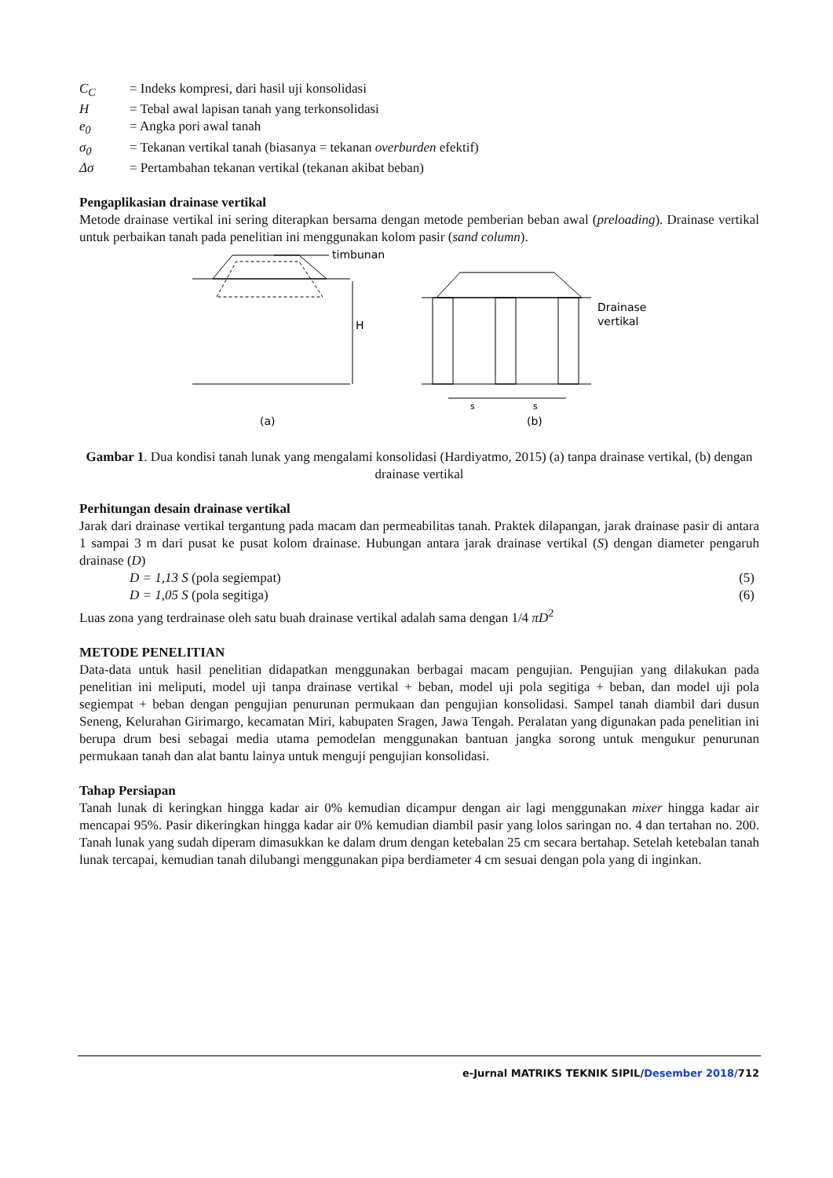C<sub>C</sub> = Indeks kompresi, dari hasil uji konsolidasi
H = Tebal awal lapisan tanah yang terkonsolidasi
e<sub>0</sub> = Angka pori awal tanah
σ<sub>0</sub> = Tekanan vertikal tanah (biasanya = tekanan overburden efektif)
Δσ = Pertambahan tekanan vertikal (tekanan akibat beban)
Pengaplikasian drainase vertikal
Metode drainase vertikal ini sering diterapkan bersama dengan metode pemberian beban awal (preloading). Drainase vertikal untuk perbaikan tanah pada penelitian ini menggunakan kolom pasir (sand column).
timbunan
H
(a)
Drainase
vertikal
s
s
(b)
Gambar 1. Dua kondisi tanah lunak yang mengalami konsolidasi (Hardiyatmo, 2015) (a) tanpa drainase vertikal, (b) dengan drainase vertikal
Perhitungan desain drainase vertikal
Jarak dari drainase vertikal tergantung pada macam dan permeabilitas tanah. Praktek dilapangan, jarak drainase pasir di antara 1 sampai 3 m dari pusat ke pusat kolom drainase. Hubungan antara jarak drainase vertikal (S) dengan diameter pengaruh drainase (D)
D = 1,13 S (pola segiempat) (5)
D = 1,05 S (pola segitiga) (6)
Luas zona yang terdrainase oleh satu buah drainase vertikal adalah sama dengan 1/4 πD<sup>2</sup>
METODE PENELITIAN
Data-data untuk hasil penelitian didapatkan menggunakan berbagai macam pengujian. Pengujian yang dilakukan pada penelitian ini meliputi, model uji tanpa drainase vertikal + beban, model uji pola segitiga + beban, dan model uji pola segiempat + beban dengan pengujian penurunan permukaan dan pengujian konsolidasi. Sampel tanah diambil dari dusun Seneng, Kelurahan Girimargo, kecamatan Miri, kabupaten Sragen, Jawa Tengah. Peralatan yang digunakan pada penelitian ini berupa drum besi sebagai media utama pemodelan menggunakan bantuan jangka sorong untuk mengukur penurunan permukaan tanah dan alat bantu lainya untuk menguji pengujian konsolidasi.
Tahap Persiapan
Tanah lunak di keringkan hingga kadar air 0% kemudian dicampur dengan air lagi menggunakan mixer hingga kadar air mencapai 95%. Pasir dikeringkan hingga kadar air 0% kemudian diambil pasir yang lolos saringan no. 4 dan tertahan no. 200. Tanah lunak yang sudah diperam dimasukkan ke dalam drum dengan ketebalan 25 cm secara bertahap. Setelah ketebalan tanah lunak tercapai, kemudian tanah dilubangi menggunakan pipa berdiameter 4 cm sesuai dengan pola yang di inginkan.
e-Jurnal MATRIKS TEKNIK SIPIL/Desember 2018/712